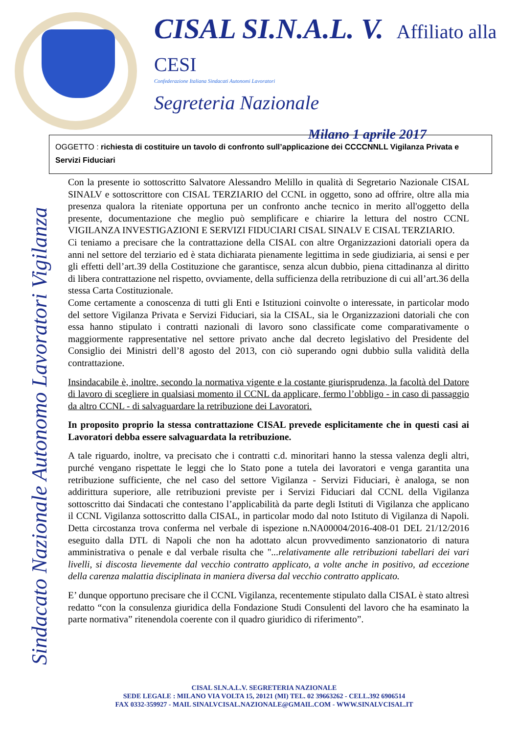CISAL SI.N.A.L. V. Affiliato alla CESI
Confederazione Italiana Sindacati Autonomi Lavoratori
Segreteria Nazionale
Milano 1 aprile 2017
OGGETTO : richiesta di costituire un tavolo di confronto sull’applicazione dei CCCCNNLL Vigilanza Privata e Servizi Fiduciari
Sindacato Nazionale Autonomo Lavoratori Vigilanza
Con la presente io sottoscritto Salvatore Alessandro Melillo in qualità di Segretario Nazionale CISAL SINALV e sottoscrittore con CISAL TERZIARIO del CCNL in oggetto, sono ad offrire, oltre alla mia presenza qualora la riteniate opportuna per un confronto anche tecnico in merito all'oggetto della presente, documentazione che meglio può semplificare e chiarire la lettura del nostro CCNL VIGILANZA INVESTIGAZIONI E SERVIZI FIDUCIARI CISAL SINALV E CISAL TERZIARIO.
Ci teniamo a precisare che la contrattazione della CISAL con altre Organizzazioni datoriali opera da anni nel settore del terziario ed è stata dichiarata pienamente legittima in sede giudiziaria, ai sensi e per gli effetti dell’art.39 della Costituzione che garantisce, senza alcun dubbio, piena cittadinanza al diritto di libera contrattazione nel rispetto, ovviamente, della sufficienza della retribuzione di cui all’art.36 della stessa Carta Costituzionale.
Come certamente a conoscenza di tutti gli Enti e Istituzioni coinvolte o interessate, in particolar modo del settore Vigilanza Privata e Servizi Fiduciari, sia la CISAL, sia le Organizzazioni datoriali che con essa hanno stipulato i contratti nazionali di lavoro sono classificate come comparativamente o maggiormente rappresentative nel settore privato anche dal decreto legislativo del Presidente del Consiglio dei Ministri dell’8 agosto del 2013, con ciò superando ogni dubbio sulla validità della contrattazione.
Insindacabile è, inoltre, secondo la normativa vigente e la costante giurisprudenza, la facoltà del Datore di lavoro di scegliere in qualsiasi momento il CCNL da applicare, fermo l’obbligo - in caso di passaggio da altro CCNL - di salvaguardare la retribuzione dei Lavoratori.
In proposito proprio la stessa contrattazione CISAL prevede esplicitamente che in questi casi ai Lavoratori debba essere salvaguardata la retribuzione.
A tale riguardo, inoltre, va precisato che i contratti c.d. minoritari hanno la stessa valenza degli altri, purché vengano rispettate le leggi che lo Stato pone a tutela dei lavoratori e venga garantita una retribuzione sufficiente, che nel caso del settore Vigilanza - Servizi Fiduciari, è analoga, se non addirittura superiore, alle retribuzioni previste per i Servizi Fiduciari dal CCNL della Vigilanza sottoscritto dai Sindacati che contestano l’applicabilità da parte degli Istituti di Vigilanza che applicano il CCNL Vigilanza sottoscritto dalla CISAL, in particolar modo dal noto Istituto di Vigilanza di Napoli. Detta circostanza trova conferma nel verbale di ispezione n.NA00004/2016-408-01 DEL 21/12/2016 eseguito dalla DTL di Napoli che non ha adottato alcun provvedimento sanzionatorio di natura amministrativa o penale e dal verbale risulta che "...relativamente alle retribuzioni tabellari dei vari livelli, si discosta lievemente dal vecchio contratto applicato, a volte anche in positivo, ad eccezione della carenza malattia disciplinata in maniera diversa dal vecchio contratto applicato.
E’ dunque opportuno precisare che il CCNL Vigilanza, recentemente stipulato dalla CISAL è stato altresì redatto “con la consulenza giuridica della Fondazione Studi Consulenti del lavoro che ha esaminato la parte normativa” ritenendola coerente con il quadro giuridico di riferimento”.
CISAL SI.N.A.L.V. SEGRETERIA NAZIONALE
SEDE LEGALE : MILANO VIA VOLTA 15, 20121 (MI) TEL. 02 39663262 - CELL.392 6906514
FAX 0332-359927 - MAIL SINALVCISAL.NAZIONALE@GMAIL.COM - WWW.SINALVCISAL.IT